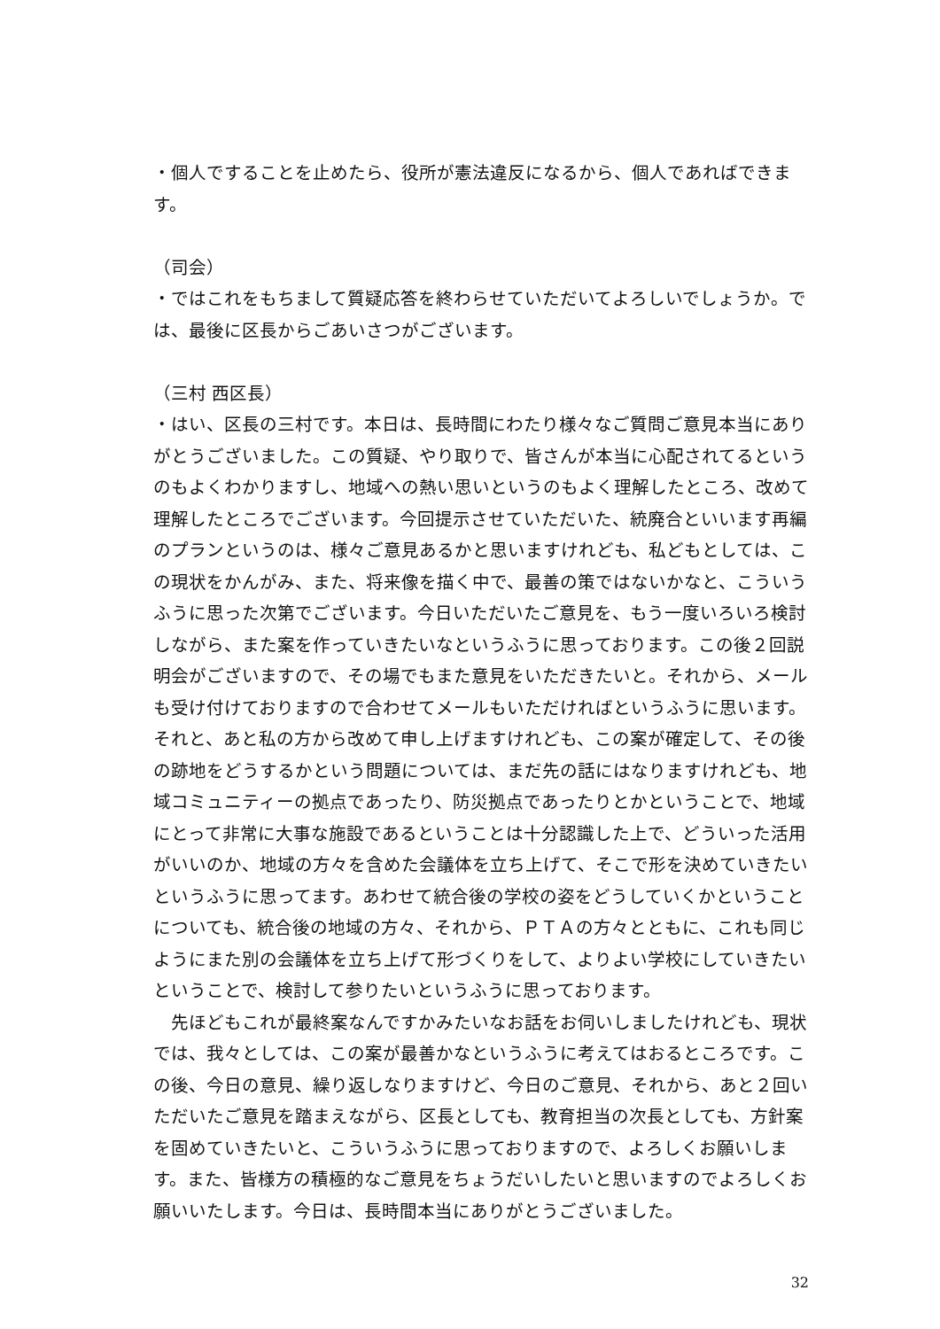・個人ですることを止めたら、役所が憲法違反になるから、個人であればできます。
（司会）
・ではこれをもちまして質疑応答を終わらせていただいてよろしいでしょうか。では、最後に区長からごあいさつがございます。
（三村 西区長）
・はい、区長の三村です。本日は、長時間にわたり様々なご質問ご意見本当にありがとうございました。この質疑、やり取りで、皆さんが本当に心配されてるというのもよくわかりますし、地域への熱い思いというのもよく理解したところ、改めて理解したところでございます。今回提示させていただいた、統廃合といいます再編のプランというのは、様々ご意見あるかと思いますけれども、私どもとしては、この現状をかんがみ、また、将来像を描く中で、最善の策ではないかなと、こういうふうに思った次第でございます。今日いただいたご意見を、もう一度いろいろ検討しながら、また案を作っていきたいなというふうに思っております。この後２回説明会がございますので、その場でもまた意見をいただきたいと。それから、メールも受け付けておりますので合わせてメールもいただければというふうに思います。それと、あと私の方から改めて申し上げますけれども、この案が確定して、その後の跡地をどうするかという問題については、まだ先の話にはなりますけれども、地域コミュニティーの拠点であったり、防災拠点であったりとかということで、地域にとって非常に大事な施設であるということは十分認識した上で、どういった活用がいいのか、地域の方々を含めた会議体を立ち上げて、そこで形を決めていきたいというふうに思ってます。あわせて統合後の学校の姿をどうしていくかということについても、統合後の地域の方々、それから、ＰＴＡの方々とともに、これも同じようにまた別の会議体を立ち上げて形づくりをして、よりよい学校にしていきたいということで、検討して参りたいというふうに思っております。
　先ほどもこれが最終案なんですかみたいなお話をお伺いしましたけれども、現状では、我々としては、この案が最善かなというふうに考えてはおるところです。この後、今日の意見、繰り返しなりますけど、今日のご意見、それから、あと２回いただいたご意見を踏まえながら、区長としても、教育担当の次長としても、方針案を固めていきたいと、こういうふうに思っておりますので、よろしくお願いします。また、皆様方の積極的なご意見をちょうだいしたいと思いますのでよろしくお願いいたします。今日は、長時間本当にありがとうございました。
32